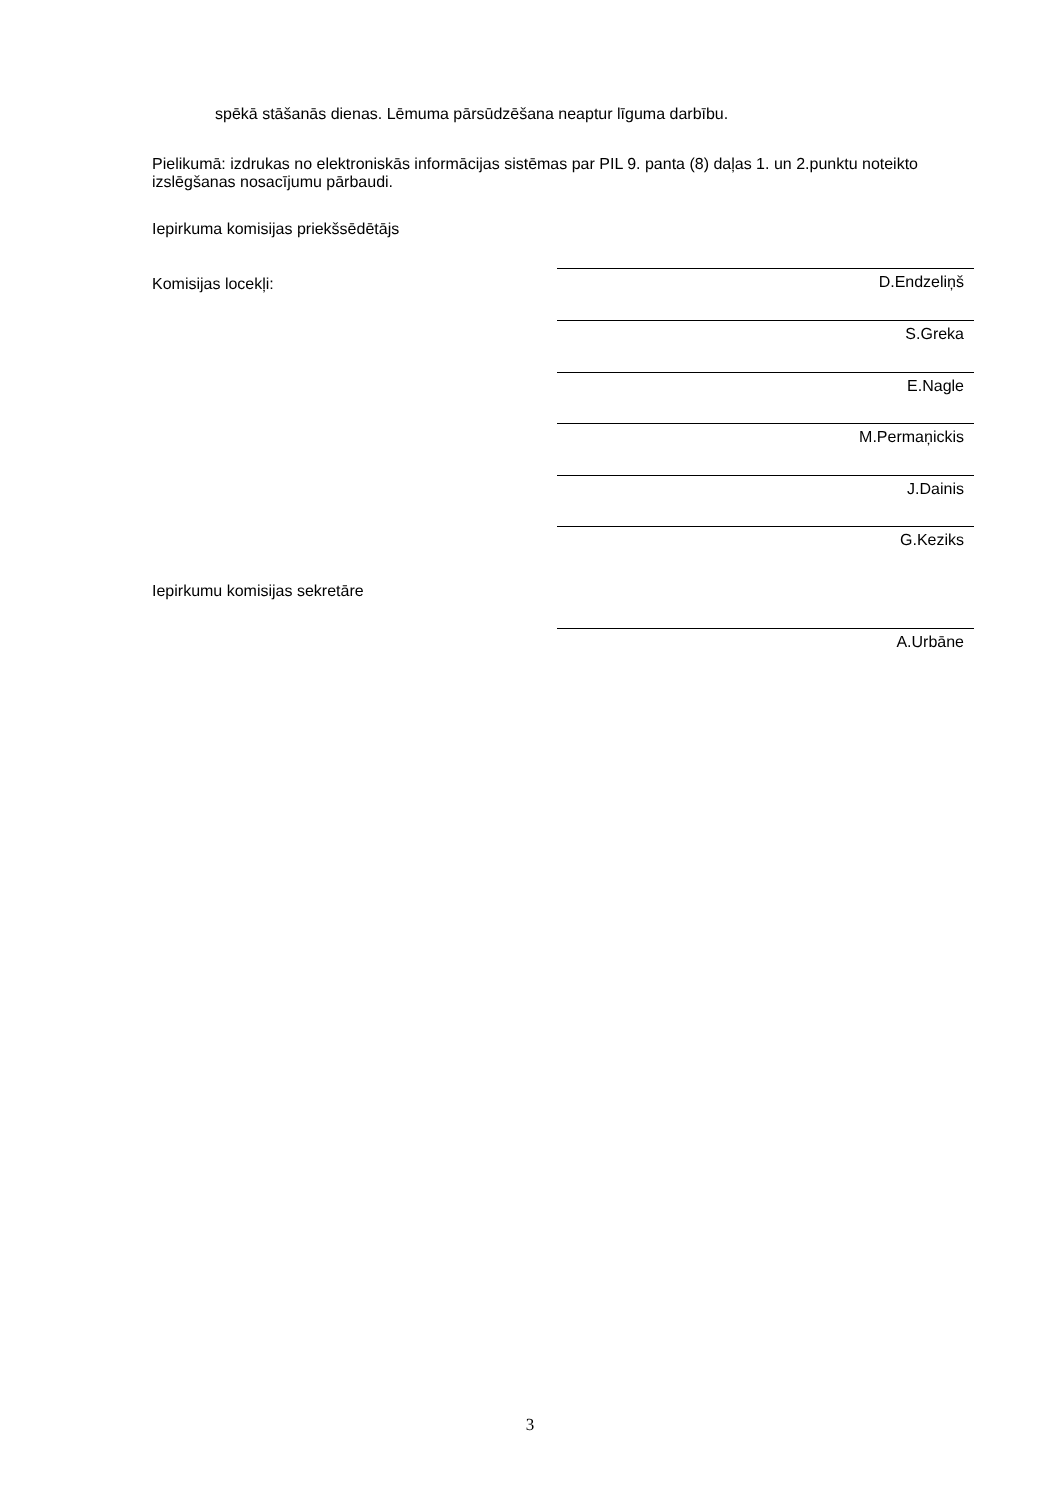spēkā stāšanās dienas. Lēmuma pārsūdzēšana neaptur līguma darbību.
Pielikumā: izdrukas no elektroniskās informācijas sistēmas par PIL 9. panta (8) daļas 1. un 2.punktu noteikto izslēgšanas nosacījumu pārbaudi.
Iepirkuma komisijas priekšsēdētājs
Komisijas locekļi: D.Endzeliņš
S.Greka
E.Nagle
M.Permaņickis
J.Dainis
G.Keziks
Iepirkumu komisijas sekretāre
A.Urbāne
3